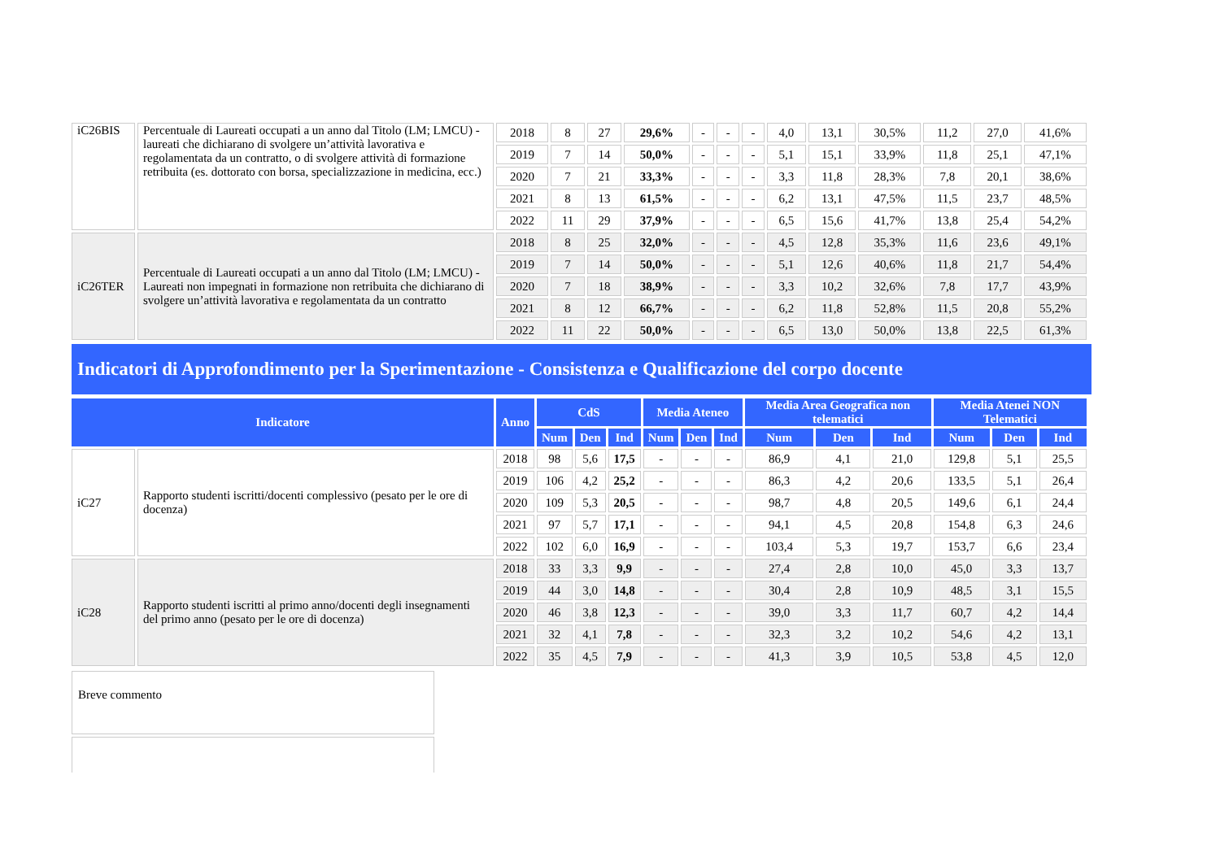| iC26BIS | Percentuale di Laureati occupati a un anno dal Titolo (LM; LMCU) - laureati che dichiarano di svolgere un’attività lavorativa e regolamentata da un contratto, o di svolgere attività di formazione retribuita (es. dottorato con borsa, specializzazione in medicina, ecc.) | 2018 | 8 | 27 | 29,6% | - | - | - | 4,0 | 13,1 | 30,5% | 11,2 | 27,0 | 41,6% |
| | | 2019 | 7 | 14 | 50,0% | - | - | - | 5,1 | 15,1 | 33,9% | 11,8 | 25,1 | 47,1% |
| | | 2020 | 7 | 21 | 33,3% | - | - | - | 3,3 | 11,8 | 28,3% | 7,8 | 20,1 | 38,6% |
| | | 2021 | 8 | 13 | 61,5% | - | - | - | 6,2 | 13,1 | 47,5% | 11,5 | 23,7 | 48,5% |
| | | 2022 | 11 | 29 | 37,9% | - | - | - | 6,5 | 15,6 | 41,7% | 13,8 | 25,4 | 54,2% |
| iC26TER | Percentuale di Laureati occupati a un anno dal Titolo (LM; LMCU) - Laureati non impegnati in formazione non retribuita che dichiarano di svolgere un’attività lavorativa e regolamentata da un contratto | 2018 | 8 | 25 | 32,0% | - | - | - | 4,5 | 12,8 | 35,3% | 11,6 | 23,6 | 49,1% |
| | | 2019 | 7 | 14 | 50,0% | - | - | - | 5,1 | 12,6 | 40,6% | 11,8 | 21,7 | 54,4% |
| | | 2020 | 7 | 18 | 38,9% | - | - | - | 3,3 | 10,2 | 32,6% | 7,8 | 17,7 | 43,9% |
| | | 2021 | 8 | 12 | 66,7% | - | - | - | 6,2 | 11,8 | 52,8% | 11,5 | 20,8 | 55,2% |
| | | 2022 | 11 | 22 | 50,0% | - | - | - | 6,5 | 13,0 | 50,0% | 13,8 | 22,5 | 61,3% |
Indicatori di Approfondimento per la Sperimentazione - Consistenza e Qualificazione del corpo docente
| Indicatore | | Anno | CdS | | | Media Ateneo | | | Media Area Geografica non telematici | | | Media Atenei NON Telematici | | |
| --- | --- | --- | --- | --- | --- | --- | --- | --- | --- | --- | --- | --- | --- | --- |
| | | | Num | Den | Ind | Num | Den | Ind | Num | Den | Ind | Num | Den | Ind |
| iC27 | Rapporto studenti iscritti/docenti complessivo (pesato per le ore di docenza) | 2018 | 98 | 5,6 | 17,5 | - | - | - | 86,9 | 4,1 | 21,0 | 129,8 | 5,1 | 25,5 |
| | | 2019 | 106 | 4,2 | 25,2 | - | - | - | 86,3 | 4,2 | 20,6 | 133,5 | 5,1 | 26,4 |
| | | 2020 | 109 | 5,3 | 20,5 | - | - | - | 98,7 | 4,8 | 20,5 | 149,6 | 6,1 | 24,4 |
| | | 2021 | 97 | 5,7 | 17,1 | - | - | - | 94,1 | 4,5 | 20,8 | 154,8 | 6,3 | 24,6 |
| | | 2022 | 102 | 6,0 | 16,9 | - | - | - | 103,4 | 5,3 | 19,7 | 153,7 | 6,6 | 23,4 |
| iC28 | Rapporto studenti iscritti al primo anno/docenti degli insegnamenti del primo anno (pesato per le ore di docenza) | 2018 | 33 | 3,3 | 9,9 | - | - | - | 27,4 | 2,8 | 10,0 | 45,0 | 3,3 | 13,7 |
| | | 2019 | 44 | 3,0 | 14,8 | - | - | - | 30,4 | 2,8 | 10,9 | 48,5 | 3,1 | 15,5 |
| | | 2020 | 46 | 3,8 | 12,3 | - | - | - | 39,0 | 3,3 | 11,7 | 60,7 | 4,2 | 14,4 |
| | | 2021 | 32 | 4,1 | 7,8 | - | - | - | 32,3 | 3,2 | 10,2 | 54,6 | 4,2 | 13,1 |
| | | 2022 | 35 | 4,5 | 7,9 | - | - | - | 41,3 | 3,9 | 10,5 | 53,8 | 4,5 | 12,0 |
Breve commento